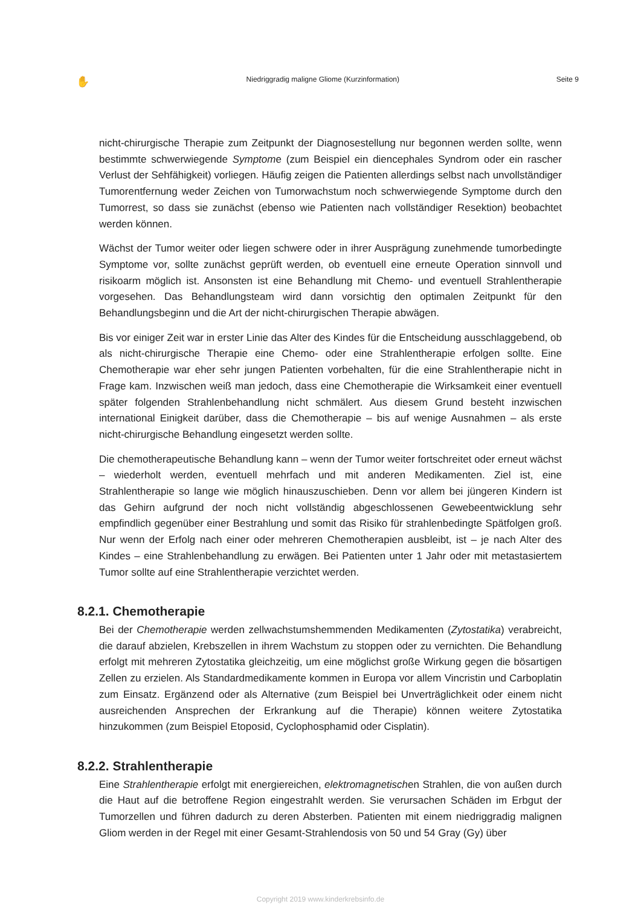✋ Niedriggradig maligne Gliome (Kurzinformation) Seite 9
nicht-chirurgische Therapie zum Zeitpunkt der Diagnosestellung nur begonnen werden sollte, wenn bestimmte schwerwiegende Symptome (zum Beispiel ein diencephales Syndrom oder ein rascher Verlust der Sehfähigkeit) vorliegen. Häufig zeigen die Patienten allerdings selbst nach unvollständiger Tumorentfernung weder Zeichen von Tumorwachstum noch schwerwiegende Symptome durch den Tumorrest, so dass sie zunächst (ebenso wie Patienten nach vollständiger Resektion) beobachtet werden können.
Wächst der Tumor weiter oder liegen schwere oder in ihrer Ausprägung zunehmende tumorbedingte Symptome vor, sollte zunächst geprüft werden, ob eventuell eine erneute Operation sinnvoll und risikoarm möglich ist. Ansonsten ist eine Behandlung mit Chemo- und eventuell Strahlentherapie vorgesehen. Das Behandlungsteam wird dann vorsichtig den optimalen Zeitpunkt für den Behandlungsbeginn und die Art der nicht-chirurgischen Therapie abwägen.
Bis vor einiger Zeit war in erster Linie das Alter des Kindes für die Entscheidung ausschlaggebend, ob als nicht-chirurgische Therapie eine Chemo- oder eine Strahlentherapie erfolgen sollte. Eine Chemotherapie war eher sehr jungen Patienten vorbehalten, für die eine Strahlentherapie nicht in Frage kam. Inzwischen weiß man jedoch, dass eine Chemotherapie die Wirksamkeit einer eventuell später folgenden Strahlenbehandlung nicht schmälert. Aus diesem Grund besteht inzwischen international Einigkeit darüber, dass die Chemotherapie – bis auf wenige Ausnahmen – als erste nicht-chirurgische Behandlung eingesetzt werden sollte.
Die chemotherapeutische Behandlung kann – wenn der Tumor weiter fortschreitet oder erneut wächst – wiederholt werden, eventuell mehrfach und mit anderen Medikamenten. Ziel ist, eine Strahlentherapie so lange wie möglich hinauszuschieben. Denn vor allem bei jüngeren Kindern ist das Gehirn aufgrund der noch nicht vollständig abgeschlossenen Gewebeentwicklung sehr empfindlich gegenüber einer Bestrahlung und somit das Risiko für strahlenbedingte Spätfolgen groß. Nur wenn der Erfolg nach einer oder mehreren Chemotherapien ausbleibt, ist – je nach Alter des Kindes – eine Strahlenbehandlung zu erwägen. Bei Patienten unter 1 Jahr oder mit metastasiertem Tumor sollte auf eine Strahlentherapie verzichtet werden.
8.2.1. Chemotherapie
Bei der Chemotherapie werden zellwachstumshemmenden Medikamenten (Zytostatika) verabreicht, die darauf abzielen, Krebszellen in ihrem Wachstum zu stoppen oder zu vernichten. Die Behandlung erfolgt mit mehreren Zytostatika gleichzeitig, um eine möglichst große Wirkung gegen die bösartigen Zellen zu erzielen. Als Standardmedikamente kommen in Europa vor allem Vincristin und Carboplatin zum Einsatz. Ergänzend oder als Alternative (zum Beispiel bei Unverträglichkeit oder einem nicht ausreichenden Ansprechen der Erkrankung auf die Therapie) können weitere Zytostatika hinzukommen (zum Beispiel Etoposid, Cyclophosphamid oder Cisplatin).
8.2.2. Strahlentherapie
Eine Strahlentherapie erfolgt mit energiereichen, elektromagnetischen Strahlen, die von außen durch die Haut auf die betroffene Region eingestrahlt werden. Sie verursachen Schäden im Erbgut der Tumorzellen und führen dadurch zu deren Absterben. Patienten mit einem niedriggradig malignen Gliom werden in der Regel mit einer Gesamt-Strahlendosis von 50 und 54 Gray (Gy) über
Copyright 2019 www.kinderkrebsinfo.de